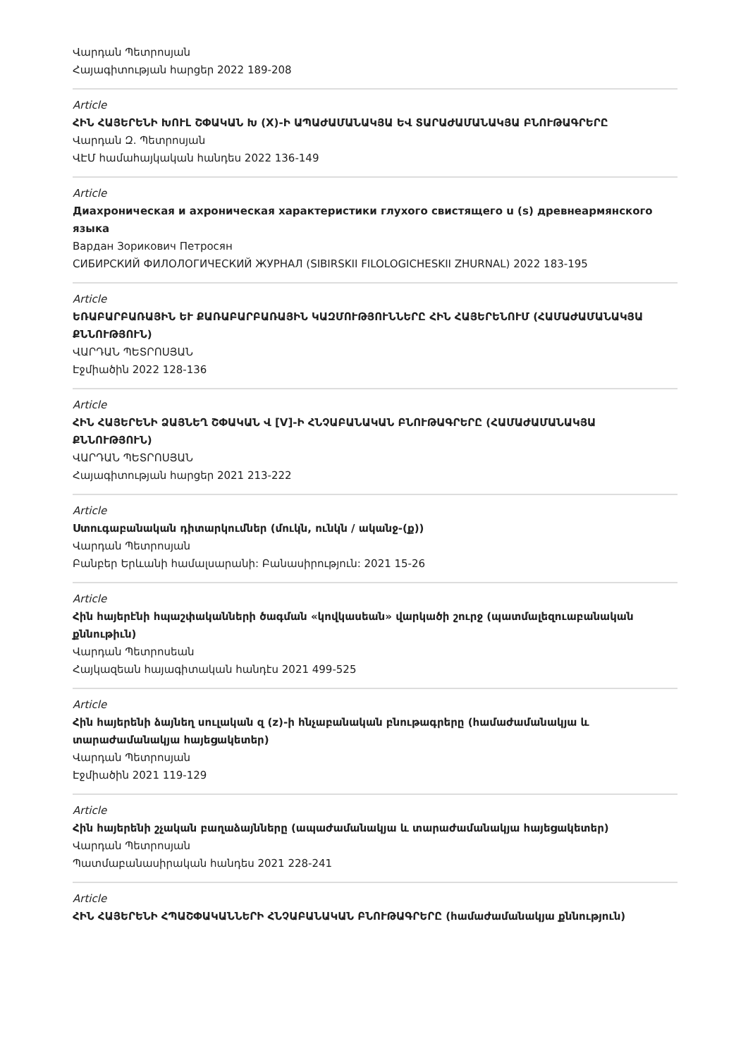Վարդան Պետրոսյան
Հայագիտության հարցեր 2022 189-208
Article
ՀԻՆ ՀԱՅԵՐԵՆԻ ԽՈՒԼ ՇՓԱԿԱՆ Խ (X)-Ի ԱՊԱԺԱՄԱՆԱԿՅԱ ԵՎ ՏԱՐԱԺԱՄԱՆԱԿՅԱ ԲՆՈՒԹԱԳՐԵՐԸ
Վարդան Զ. Պետրոսյան
ՎԷՄ համահայկական հանդես 2022 136-149
Article
Диахроническая и ахроническая характеристики глухого свистящего u (s) древнеармянского языка
Вардан Зорикович Петросян
СИБИРСКИЙ ФИЛОЛОГИЧЕСКИЙ ЖУРНАЛ (SIBIRSKII FILOLOGICHESKII ZHURNAL) 2022 183-195
Article
ԵՌԱԲԱՐԲԱՌԱՅԻՆ ԵՒ ՔԱՌԱԲԱՐԲԱՌԱՅԻՆ ԿԱԶՄՈՒԹՅՈՒՆՆԵՐԸ ՀԻՆ ՀԱՅԵՐԵՆՈՒՄ (ՀԱՄԱԺԱՄԱՆԱԿՅԱ ՔՆՆՈՒԹՅՈՒՆ)
ՎԱՐԴԱՆ ՊԵՏՐՈՍՅԱՆ
Էջմիածին 2022 128-136
Article
ՀԻՆ ՀԱՅԵՐԵՆԻ ՁԱՅՆԵՂ ՇՓԱԿԱՆ Վ [V]-Ի ՀՆՉԱԲԱՆԱԿԱՆ ԲՆՈՒԹԱԳՐԵՐԸ (ՀԱՄԱԺԱՄԱՆԱԿՅԱ ՔՆՆՈՒԹՅՈՒՆ)
ՎԱՐԴԱՆ ՊԵՏՐՈՍՅԱՆ
Հայագիտության հարցեր 2021 213-222
Article
Ստուգաբանական դիտարկումներ (մուկն, ունկն / ականջ-(ք))
Վարդան Պետրոսյան
Բանբեր Երևանի համալսարանի: Բանասիրություն: 2021 15-26
Article
Հին հայերէնի հպաշփականների ծագման «կովկասեան» վարկածի շուրջ (պատմալեզուաբանական քննութիւն)
Վարդան Պետրոսեան
Հայկազեան հայագիտական հանդէս 2021 499-525
Article
Հին հայերենի ձայնեղ սուլական զ (z)-ի հնչաբանական բնութագրերը (համաժամանակյա և տարաժամանակյա հայեցակետեր)
Վարդան Պետրոսյան
Էջմիածին 2021 119-129
Article
Հին հայերենի շչական բաղաձայնները (ապաժամանակյա և տարաժամանակյա հայեցակետեր)
Վարդան Պետրոսյան
Պատմաբանասիրական հանդես 2021 228-241
Article
ՀԻՆ ՀԱՅԵՐԵՆԻ ՀՊԱՇՓԱԿԱՆՆԵՐԻ ՀՆՉԱԲԱՆԱԿԱՆ ԲՆՈՒԹԱԳՐԵՐԸ (համաժամանակյա քննություն)